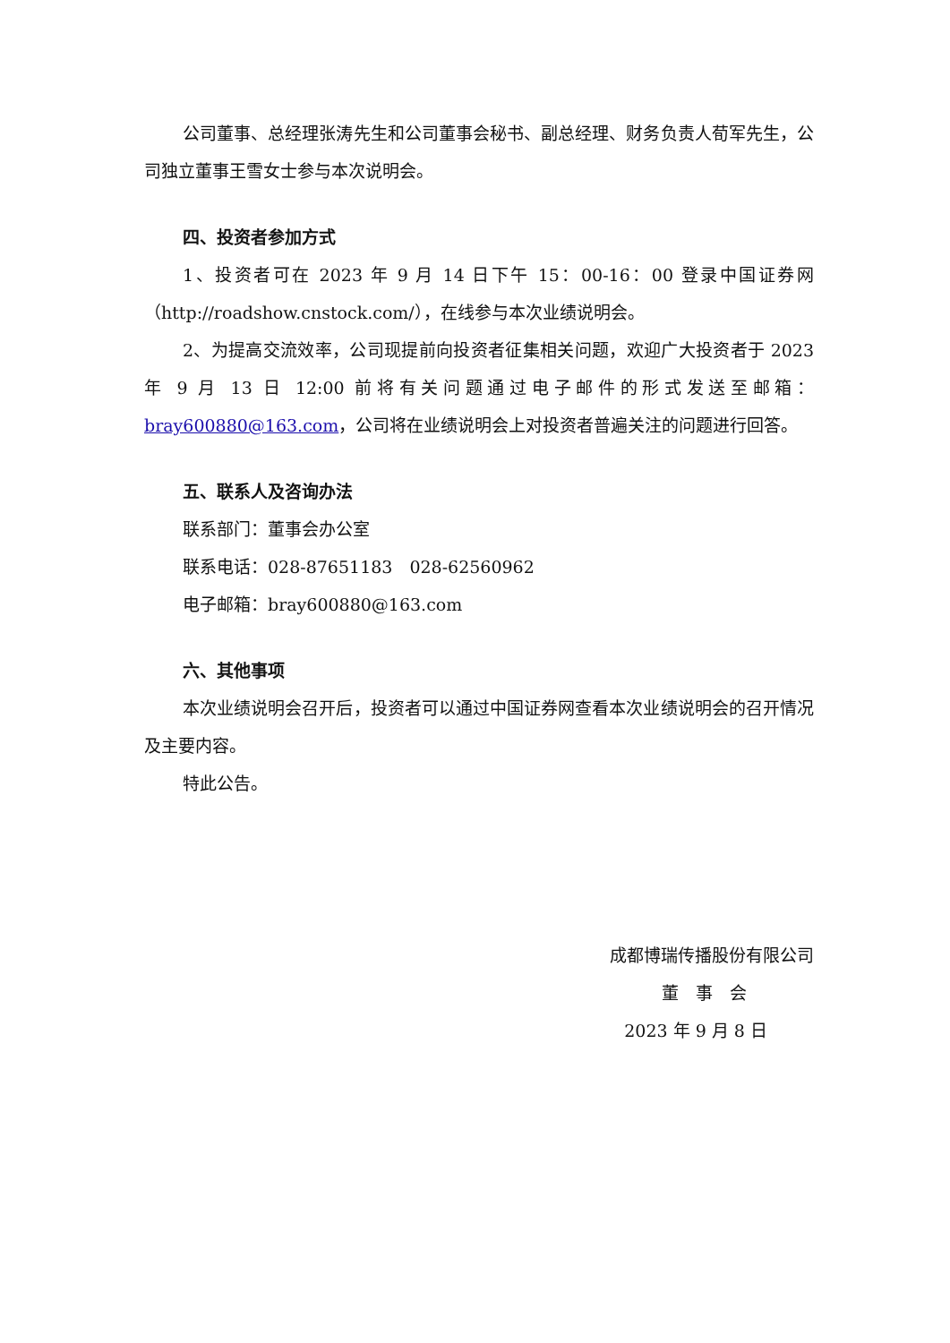公司董事、总经理张涛先生和公司董事会秘书、副总经理、财务负责人荀军先生，公司独立董事王雪女士参与本次说明会。
四、投资者参加方式
1、投资者可在 2023 年 9 月 14 日下午 15：00-16：00 登录中国证券网（http://roadshow.cnstock.com/），在线参与本次业绩说明会。
2、为提高交流效率，公司现提前向投资者征集相关问题，欢迎广大投资者于 2023 年 9 月 13 日 12:00 前将有关问题通过电子邮件的形式发送至邮箱：bray600880@163.com，公司将在业绩说明会上对投资者普遍关注的问题进行回答。
五、联系人及咨询办法
联系部门：董事会办公室
联系电话：028-87651183　028-62560962
电子邮箱：bray600880@163.com
六、其他事项
本次业绩说明会召开后，投资者可以通过中国证券网查看本次业绩说明会的召开情况及主要内容。
特此公告。
成都博瑞传播股份有限公司
董　事　会
2023 年 9 月 8 日